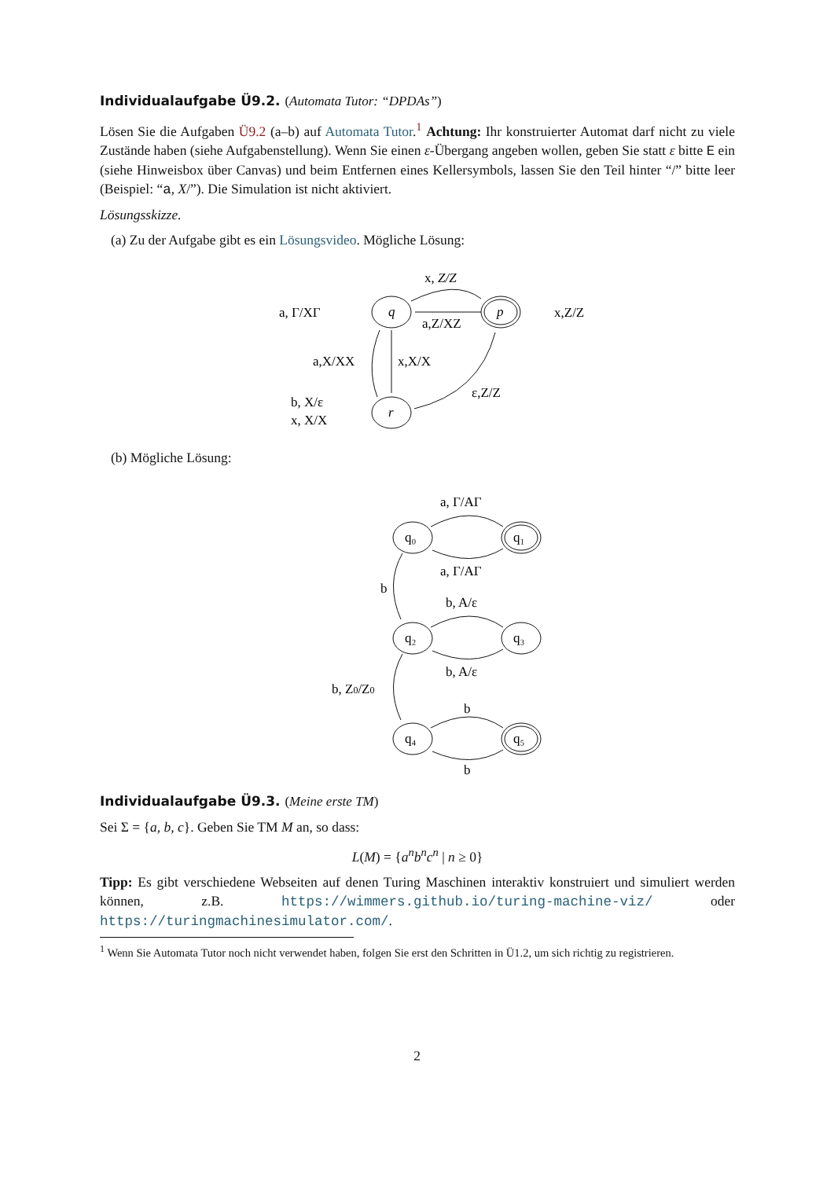Individualaufgabe Ü9.2. (Automata Tutor: “DPDAs”)
Lösen Sie die Aufgaben Ü9.2 (a–b) auf Automata Tutor.<sup>1</sup> Achtung: Ihr konstruierter Automat darf nicht zu viele Zustände haben (siehe Aufgabenstellung). Wenn Sie einen ε-Übergang angeben wollen, geben Sie statt ε bitte E ein (siehe Hinweisbox über Canvas) und beim Entfernen eines Kellersymbols, lassen Sie den Teil hinter “/” bitte leer (Beispiel: “a, X/”). Die Simulation ist nicht aktiviert.
Lösungsskizze.
(a) Zu der Aufgabe gibt es ein Lösungsvideo. Mögliche Lösung:
x, Z/Z
a, Γ/XΓ
a,Z/XZ
x,Z/Z
a,X/XX
x,X/X
ε,Z/Z
b, X/ε
x, X/X
q
p
r
(b) Mögliche Lösung:
a, Γ/AΓ
a, Γ/AΓ
b
b, A/ε
b, A/ε
b, Z0/Z0
b
b
q₀
q₁
q₂
q₃
q₄
q₅
Individualaufgabe Ü9.3. (Meine erste TM)
Sei Σ = {a, b, c}. Geben Sie TM M an, so dass:
L(M) = {a<sup>n</sup>b<sup>n</sup>c<sup>n</sup> | n ≥ 0}
Tipp: Es gibt verschiedene Webseiten auf denen Turing Maschinen interaktiv konstruiert und simuliert werden können, z.B. https://wimmers.github.io/turing-machine-viz/ oder https://turingmachinesimulator.com/.
<sup>1</sup> Wenn Sie Automata Tutor noch nicht verwendet haben, folgen Sie erst den Schritten in Ü1.2, um sich richtig zu registrieren.
2